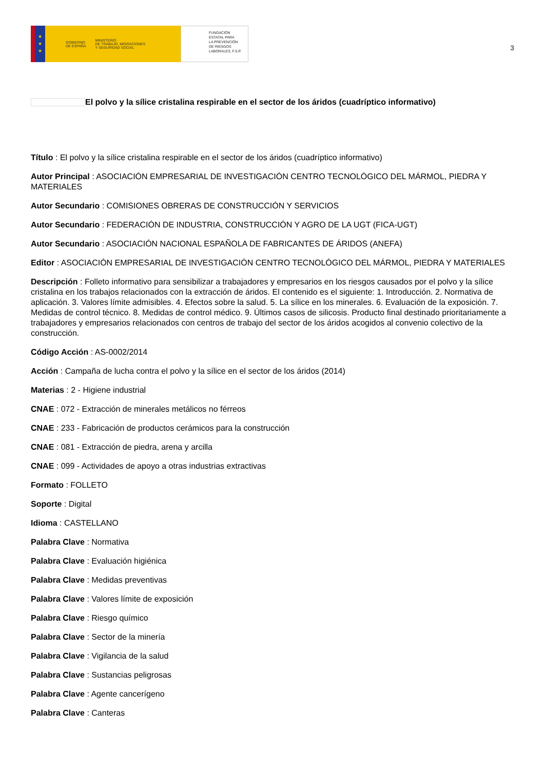★
★
★
GOBIERNO
DE ESPAÑA
MINISTERIO
DE TRABAJO, MIGRACIONES
Y SEGURIDAD SOCIAL
FUNDACIÓN
ESTATAL PARA
LA PREVENCIÓN
DE RIESGOS
LABORALES, F.S.P.
3
El polvo y la sílice cristalina respirable en el sector de los áridos (cuadríptico informativo)
Título : El polvo y la sílice cristalina respirable en el sector de los áridos (cuadríptico informativo)
Autor Principal : ASOCIACIÓN EMPRESARIAL DE INVESTIGACIÓN CENTRO TECNOLÓGICO DEL MÁRMOL, PIEDRA Y MATERIALES
Autor Secundario : COMISIONES OBRERAS DE CONSTRUCCIÓN Y SERVICIOS
Autor Secundario : FEDERACIÓN DE INDUSTRIA, CONSTRUCCIÓN Y AGRO DE LA UGT (FICA-UGT)
Autor Secundario : ASOCIACIÓN NACIONAL ESPAÑOLA DE FABRICANTES DE ÁRIDOS (ANEFA)
Editor : ASOCIACIÓN EMPRESARIAL DE INVESTIGACIÓN CENTRO TECNOLÓGICO DEL MÁRMOL, PIEDRA Y MATERIALES
Descripción : Folleto informativo para sensibilizar a trabajadores y empresarios en los riesgos causados por el polvo y la sílice cristalina en los trabajos relacionados con la extracción de áridos. El contenido es el siguiente: 1. Introducción. 2. Normativa de aplicación. 3. Valores límite admisibles. 4. Efectos sobre la salud. 5. La sílice en los minerales. 6. Evaluación de la exposición. 7. Medidas de control técnico. 8. Medidas de control médico. 9. Últimos casos de silicosis. Producto final destinado prioritariamente a trabajadores y empresarios relacionados con centros de trabajo del sector de los áridos acogidos al convenio colectivo de la construcción.
Código Acción : AS-0002/2014
Acción : Campaña de lucha contra el polvo y la sílice en el sector de los áridos (2014)
Materias : 2 - Higiene industrial
CNAE : 072 - Extracción de minerales metálicos no férreos
CNAE : 233 - Fabricación de productos cerámicos para la construcción
CNAE : 081 - Extracción de piedra, arena y arcilla
CNAE : 099 - Actividades de apoyo a otras industrias extractivas
Formato : FOLLETO
Soporte : Digital
Idioma : CASTELLANO
Palabra Clave : Normativa
Palabra Clave : Evaluación higiénica
Palabra Clave : Medidas preventivas
Palabra Clave : Valores límite de exposición
Palabra Clave : Riesgo químico
Palabra Clave : Sector de la minería
Palabra Clave : Vigilancia de la salud
Palabra Clave : Sustancias peligrosas
Palabra Clave : Agente cancerígeno
Palabra Clave : Canteras